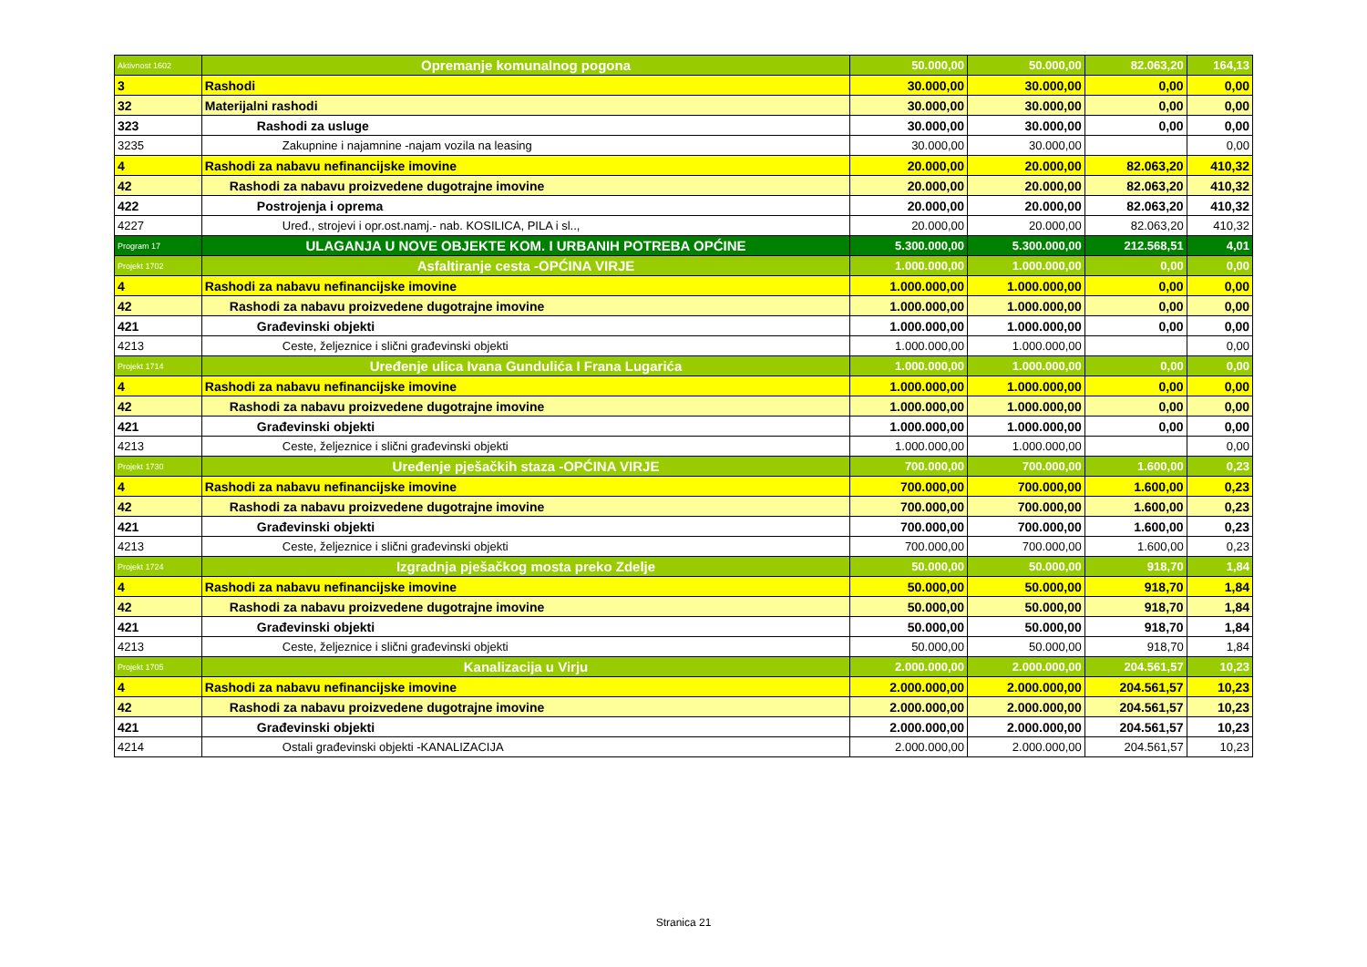| Aktivnost 1602 | Opremanje komunalnog pogona | 50.000,00 | 50.000,00 | 82.063,20 | 164,13 |
| 3 | Rashodi | 30.000,00 | 30.000,00 | 0,00 | 0,00 |
| 32 | Materijalni rashodi | 30.000,00 | 30.000,00 | 0,00 | 0,00 |
| 323 | Rashodi za usluge | 30.000,00 | 30.000,00 | 0,00 | 0,00 |
| 3235 | Zakupnine i najamnine -najam vozila na leasing | 30.000,00 | 30.000,00 | | 0,00 |
| 4 | Rashodi za nabavu nefinancijske imovine | 20.000,00 | 20.000,00 | 82.063,20 | 410,32 |
| 42 | Rashodi za nabavu proizvedene dugotrajne imovine | 20.000,00 | 20.000,00 | 82.063,20 | 410,32 |
| 422 | Postrojenja i oprema | 20.000,00 | 20.000,00 | 82.063,20 | 410,32 |
| 4227 | Uređ., strojevi i opr.ost.namj.- nab. KOSILICA, PILA i sl.., | 20.000,00 | 20.000,00 | 82.063,20 | 410,32 |
| Program 17 | ULAGANJA U NOVE OBJEKTE KOM. I URBANIH POTREBA OPĆINE | 5.300.000,00 | 5.300.000,00 | 212.568,51 | 4,01 |
| Projekt 1702 | Asfaltiranje cesta -OPĆINA VIRJE | 1.000.000,00 | 1.000.000,00 | 0,00 | 0,00 |
| 4 | Rashodi za nabavu nefinancijske imovine | 1.000.000,00 | 1.000.000,00 | 0,00 | 0,00 |
| 42 | Rashodi za nabavu proizvedene dugotrajne imovine | 1.000.000,00 | 1.000.000,00 | 0,00 | 0,00 |
| 421 | Građevinski objekti | 1.000.000,00 | 1.000.000,00 | 0,00 | 0,00 |
| 4213 | Ceste, željeznice i slični građevinski objekti | 1.000.000,00 | 1.000.000,00 | | 0,00 |
| Projekt 1714 | Uređenje ulica Ivana Gundulića I Frana Lugarića | 1.000.000,00 | 1.000.000,00 | 0,00 | 0,00 |
| 4 | Rashodi za nabavu nefinancijske imovine | 1.000.000,00 | 1.000.000,00 | 0,00 | 0,00 |
| 42 | Rashodi za nabavu proizvedene dugotrajne imovine | 1.000.000,00 | 1.000.000,00 | 0,00 | 0,00 |
| 421 | Građevinski objekti | 1.000.000,00 | 1.000.000,00 | 0,00 | 0,00 |
| 4213 | Ceste, željeznice i slični građevinski objekti | 1.000.000,00 | 1.000.000,00 | | 0,00 |
| Projekt 1730 | Uređenje pješačkih staza -OPĆINA VIRJE | 700.000,00 | 700.000,00 | 1.600,00 | 0,23 |
| 4 | Rashodi za nabavu nefinancijske imovine | 700.000,00 | 700.000,00 | 1.600,00 | 0,23 |
| 42 | Rashodi za nabavu proizvedene dugotrajne imovine | 700.000,00 | 700.000,00 | 1.600,00 | 0,23 |
| 421 | Građevinski objekti | 700.000,00 | 700.000,00 | 1.600,00 | 0,23 |
| 4213 | Ceste, željeznice i slični građevinski objekti | 700.000,00 | 700.000,00 | 1.600,00 | 0,23 |
| Projekt 1724 | Izgradnja pješačkog mosta preko Zdelje | 50.000,00 | 50.000,00 | 918,70 | 1,84 |
| 4 | Rashodi za nabavu nefinancijske imovine | 50.000,00 | 50.000,00 | 918,70 | 1,84 |
| 42 | Rashodi za nabavu proizvedene dugotrajne imovine | 50.000,00 | 50.000,00 | 918,70 | 1,84 |
| 421 | Građevinski objekti | 50.000,00 | 50.000,00 | 918,70 | 1,84 |
| 4213 | Ceste, željeznice i slični građevinski objekti | 50.000,00 | 50.000,00 | 918,70 | 1,84 |
| Projekt 1705 | Kanalizacija u Virju | 2.000.000,00 | 2.000.000,00 | 204.561,57 | 10,23 |
| 4 | Rashodi za nabavu nefinancijske imovine | 2.000.000,00 | 2.000.000,00 | 204.561,57 | 10,23 |
| 42 | Rashodi za nabavu proizvedene dugotrajne imovine | 2.000.000,00 | 2.000.000,00 | 204.561,57 | 10,23 |
| 421 | Građevinski objekti | 2.000.000,00 | 2.000.000,00 | 204.561,57 | 10,23 |
| 4214 | Ostali građevinski objekti -KANALIZACIJA | 2.000.000,00 | 2.000.000,00 | 204.561,57 | 10,23 |
Stranica 21